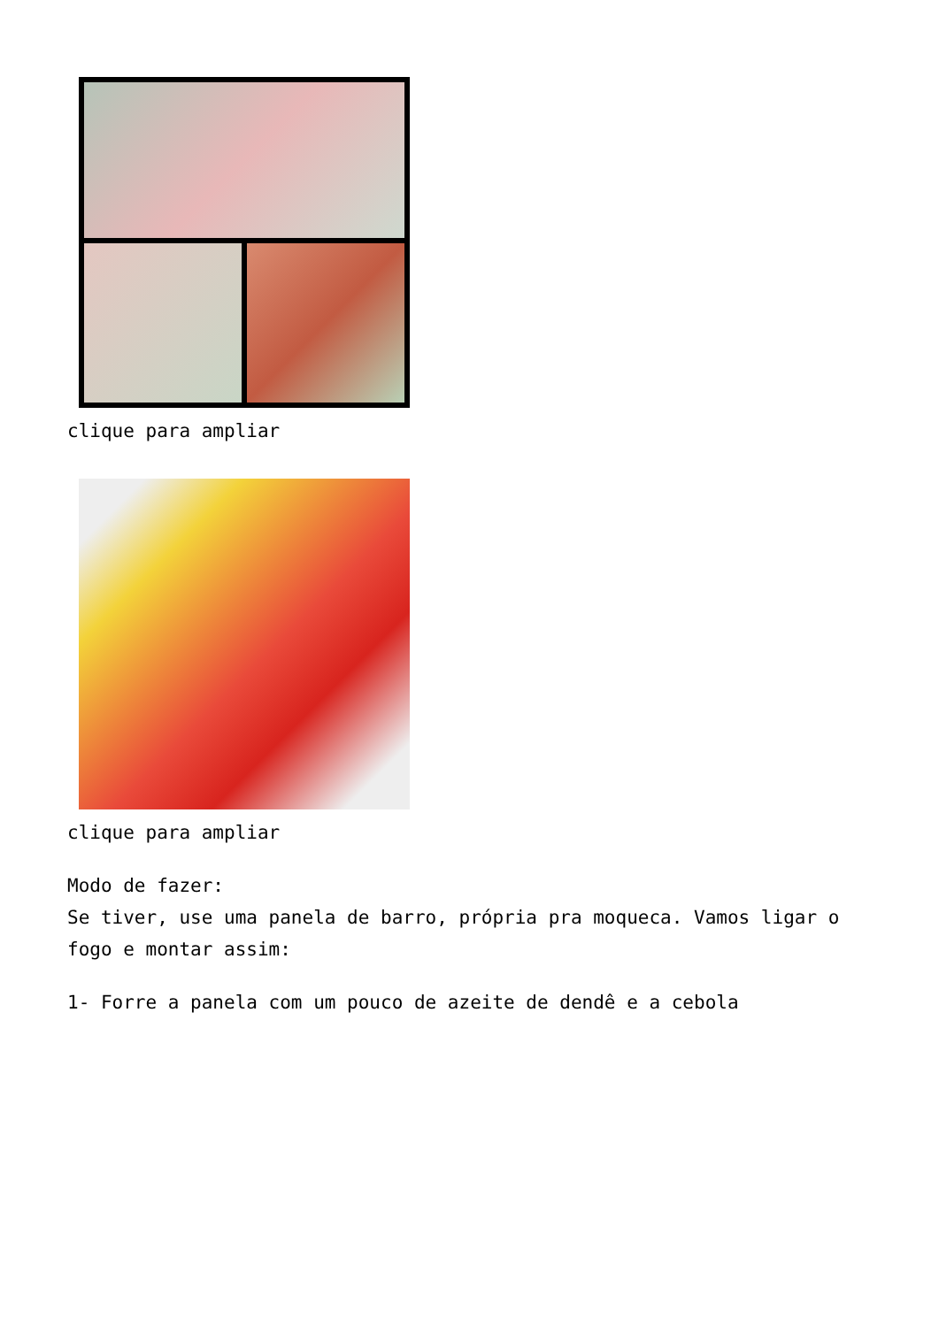clique para ampliar
clique para ampliar
Modo de fazer:
Se tiver, use uma panela de barro, própria pra moqueca. Vamos ligar o fogo e montar assim:
1- Forre a panela com um pouco de azeite de dendê e a cebola